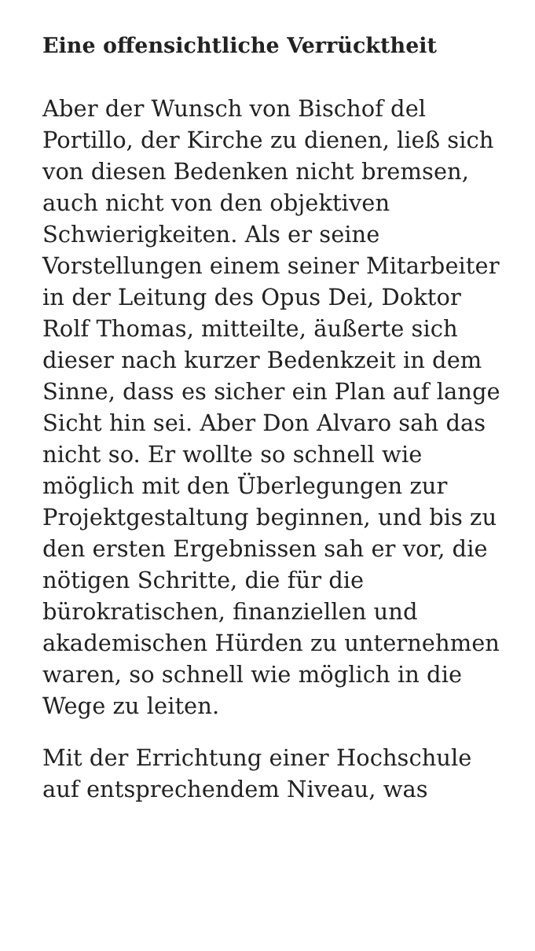Eine offensichtliche Verrücktheit
Aber der Wunsch von Bischof del Portillo, der Kirche zu dienen, ließ sich von diesen Bedenken nicht bremsen, auch nicht von den objektiven Schwierigkeiten. Als er seine Vorstellungen einem seiner Mitarbeiter in der Leitung des Opus Dei, Doktor Rolf Thomas, mitteilte, äußerte sich dieser nach kurzer Bedenkzeit in dem Sinne, dass es sicher ein Plan auf lange Sicht hin sei. Aber Don Alvaro sah das nicht so. Er wollte so schnell wie möglich mit den Überlegungen zur Projektgestaltung beginnen, und bis zu den ersten Ergebnissen sah er vor, die nötigen Schritte, die für die bürokratischen, finanziellen und akademischen Hürden zu unternehmen waren, so schnell wie möglich in die Wege zu leiten.
Mit der Errichtung einer Hochschule auf entsprechendem Niveau, was